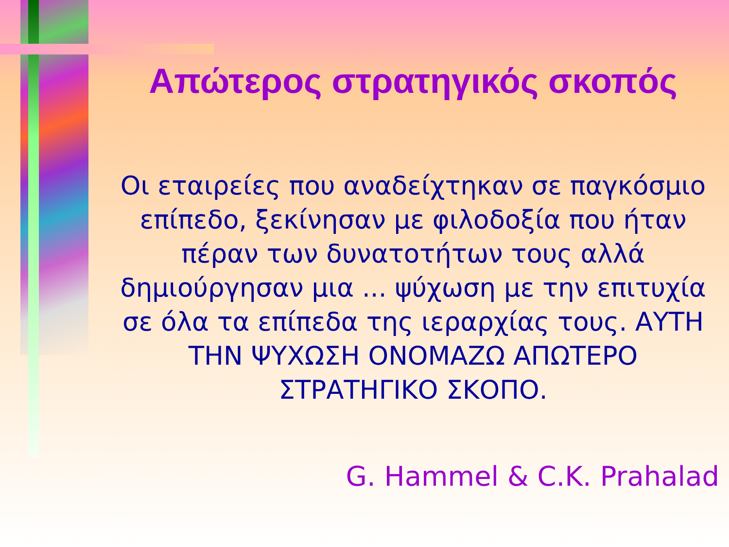Απώτερος στρατηγικός σκοπός
Οι εταιρείες που αναδείχτηκαν σε παγκόσμιο επίπεδο, ξεκίνησαν με φιλοδοξία που ήταν πέραν των δυνατοτήτων τους αλλά δημιούργησαν μια ... ψύχωση με την επιτυχία σε όλα τα επίπεδα της ιεραρχίας τους. ΑΥΤΗ ΤΗΝ ΨΥΧΩΣΗ ΟΝΟΜΑΖΩ ΑΠΩΤΕΡΟ ΣΤΡΑΤΗΓΙΚΟ ΣΚΟΠΟ.
G. Hammel & C.K. Prahalad